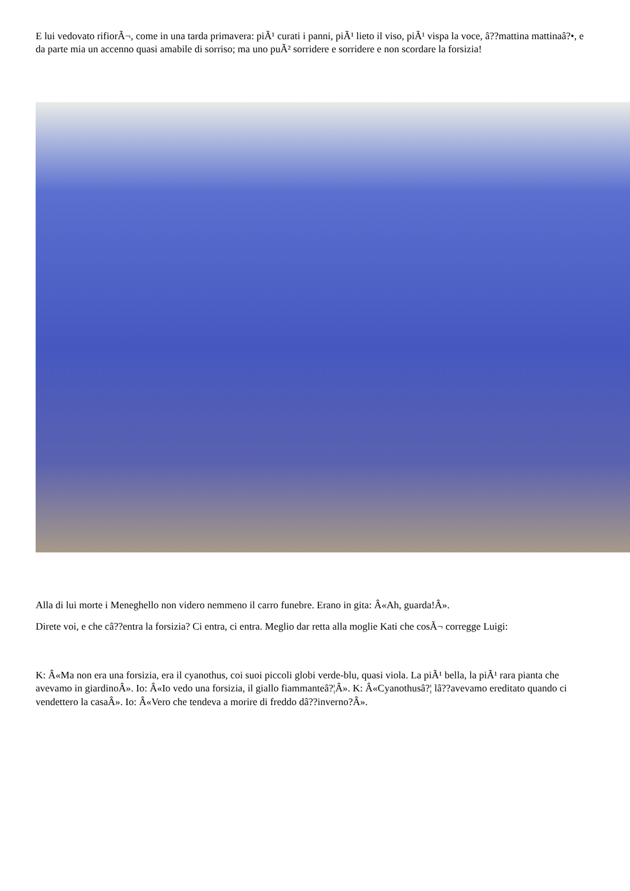E lui vedovato rifiorÃ¬, come in una tarda primavera: piÃ¹ curati i panni, piÃ¹ lieto il viso, piÃ¹ vispa la voce, â??mattina mattinaâ?•, e da parte mia un accenno quasi amabile di sorriso; ma uno puÃ² sorridere e sorridere e non scordare la forsizia!
Alla di lui morte i Meneghello non videro nemmeno il carro funebre. Erano in gita: Â«Ah, guarda!Â».
Direte voi, e che câ??entra la forsizia? Ci entra, ci entra. Meglio dar retta alla moglie Kati che cosÃ¬ corregge Luigi:
K: Â«Ma non era una forsizia, era il cyanothus, coi suoi piccoli globi verde-blu, quasi viola. La piÃ¹ bella, la piÃ¹ rara pianta che avevamo in giardinoÂ». Io: Â«Io vedo una forsizia, il giallo fiammanteâ?¦Â». K: Â«Cyanothusâ?¦ lâ??avevamo ereditato quando ci vendettero la casaÂ». Io: Â«Vero che tendeva a morire di freddo dâ??inverno?Â».